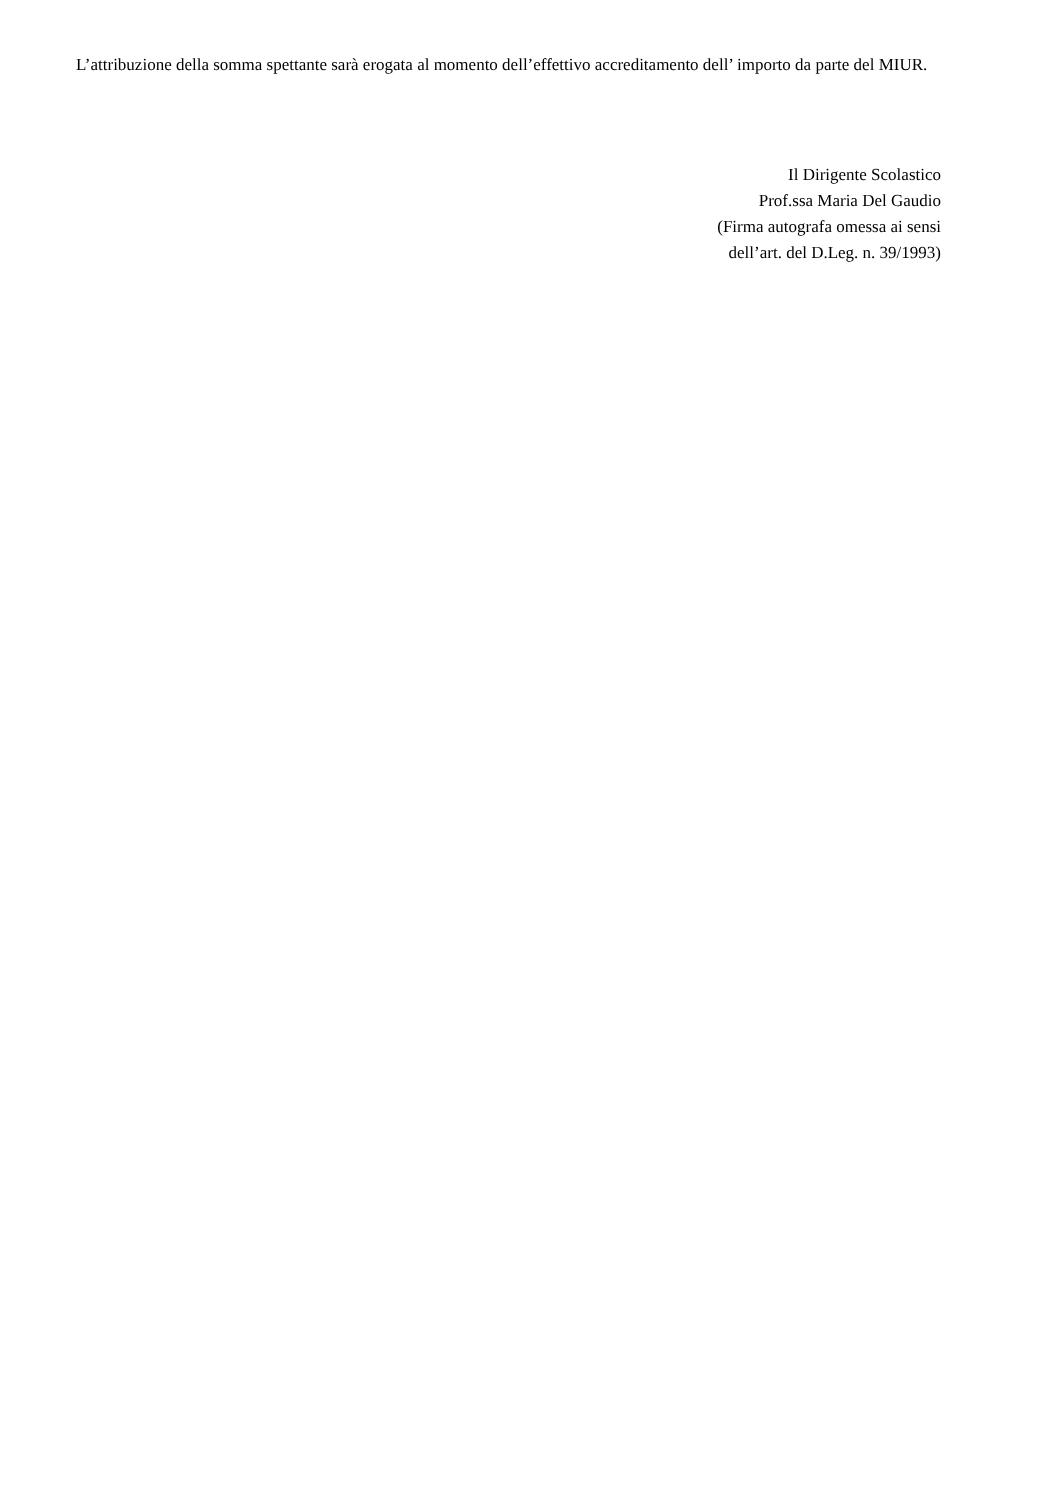L’attribuzione della somma spettante sarà erogata al momento dell’effettivo accreditamento dell’ importo da parte del MIUR.
Il Dirigente Scolastico
Prof.ssa Maria Del Gaudio
(Firma autografa omessa ai sensi
dell’art. del D.Leg. n. 39/1993)